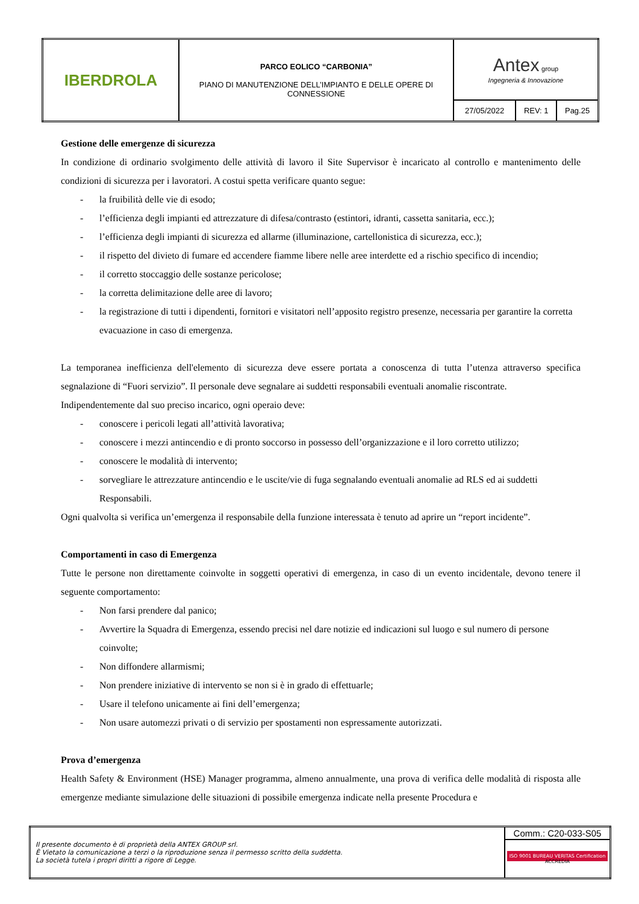| IBERDROLA | PARCO EOLICO “CARBONIA” PIANO DI MANUTENZIONE DELL’IMPIANTO E DELLE OPERE DI CONNESSIONE | Antex group Ingegneria & Innovazione | | |
| | | 27/05/2022 | REV: 1 | Pag.25 |
Gestione delle emergenze di sicurezza
In condizione di ordinario svolgimento delle attività di lavoro il Site Supervisor è incaricato al controllo e mantenimento delle condizioni di sicurezza per i lavoratori. A costui spetta verificare quanto segue:
- la fruibilità delle vie di esodo;
- l’efficienza degli impianti ed attrezzature di difesa/contrasto (estintori, idranti, cassetta sanitaria, ecc.);
- l’efficienza degli impianti di sicurezza ed allarme (illuminazione, cartellonistica di sicurezza, ecc.);
- il rispetto del divieto di fumare ed accendere fiamme libere nelle aree interdette ed a rischio specifico di incendio;
- il corretto stoccaggio delle sostanze pericolose;
- la corretta delimitazione delle aree di lavoro;
- la registrazione di tutti i dipendenti, fornitori e visitatori nell’apposito registro presenze, necessaria per garantire la corretta evacuazione in caso di emergenza.
La temporanea inefficienza dell'elemento di sicurezza deve essere portata a conoscenza di tutta l’utenza attraverso specifica segnalazione di “Fuori servizio”. Il personale deve segnalare ai suddetti responsabili eventuali anomalie riscontrate.
Indipendentemente dal suo preciso incarico, ogni operaio deve:
- conoscere i pericoli legati all’attività lavorativa;
- conoscere i mezzi antincendio e di pronto soccorso in possesso dell’organizzazione e il loro corretto utilizzo;
- conoscere le modalità di intervento;
- sorvegliare le attrezzature antincendio e le uscite/vie di fuga segnalando eventuali anomalie ad RLS ed ai suddetti Responsabili.
Ogni qualvolta si verifica un’emergenza il responsabile della funzione interessata è tenuto ad aprire un “report incidente”.
Comportamenti in caso di Emergenza
Tutte le persone non direttamente coinvolte in soggetti operativi di emergenza, in caso di un evento incidentale, devono tenere il seguente comportamento:
- Non farsi prendere dal panico;
- Avvertire la Squadra di Emergenza, essendo precisi nel dare notizie ed indicazioni sul luogo e sul numero di persone coinvolte;
- Non diffondere allarmismi;
- Non prendere iniziative di intervento se non si è in grado di effettuarle;
- Usare il telefono unicamente ai fini dell’emergenza;
- Non usare automezzi privati o di servizio per spostamenti non espressamente autorizzati.
Prova d’emergenza
Health Safety & Environment (HSE) Manager programma, almeno annualmente, una prova di verifica delle modalità di risposta alle emergenze mediante simulazione delle situazioni di possibile emergenza indicate nella presente Procedura e
| Il presente documento è di proprietà della ANTEX GROUP srl. È Vietato la comunicazione a terzi o la riproduzione senza il permesso scritto della suddetta. La società tutela i propri diritti a rigore di Legge. | Comm.: C20-033-S05 |
| | ISO 9001 BUREAU VERITAS Certification ACCREDIA |